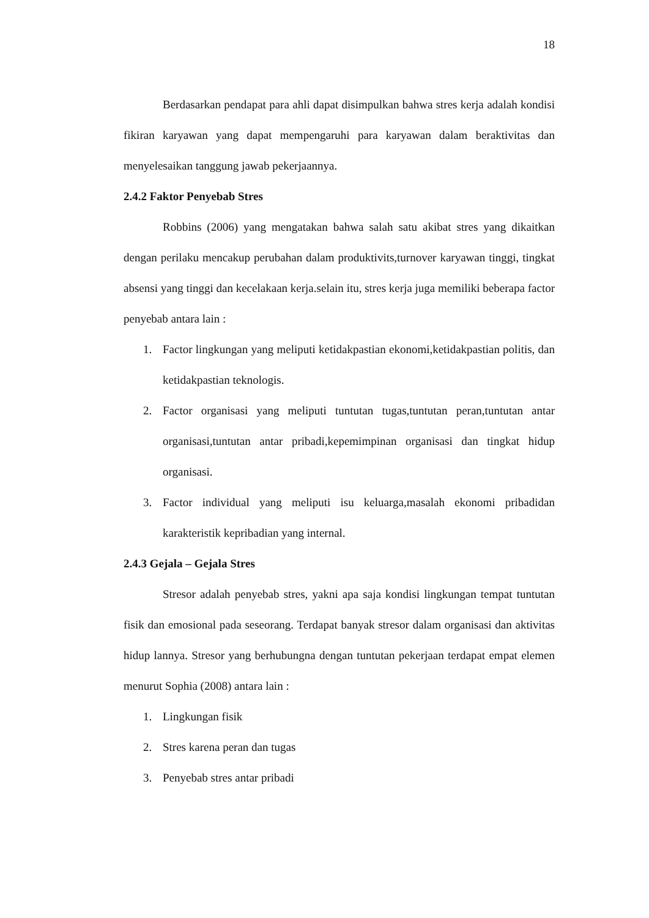18
Berdasarkan pendapat para ahli dapat disimpulkan bahwa stres kerja adalah kondisi fikiran karyawan yang dapat mempengaruhi para karyawan dalam beraktivitas dan menyelesaikan tanggung jawab pekerjaannya.
2.4.2 Faktor Penyebab Stres
Robbins (2006) yang mengatakan bahwa salah satu akibat stres yang dikaitkan dengan perilaku mencakup perubahan dalam produktivits,turnover karyawan tinggi, tingkat absensi yang tinggi dan kecelakaan kerja.selain itu, stres kerja juga memiliki beberapa factor penyebab antara lain :
1. Factor lingkungan yang meliputi ketidakpastian ekonomi,ketidakpastian politis, dan ketidakpastian teknologis.
2. Factor organisasi yang meliputi tuntutan tugas,tuntutan peran,tuntutan antar organisasi,tuntutan antar pribadi,kepemimpinan organisasi dan tingkat hidup organisasi.
3. Factor individual yang meliputi isu keluarga,masalah ekonomi pribadidan karakteristik kepribadian yang internal.
2.4.3 Gejala – Gejala Stres
Stresor adalah penyebab stres, yakni apa saja kondisi lingkungan tempat tuntutan fisik dan emosional pada seseorang. Terdapat banyak stresor dalam organisasi dan aktivitas hidup lannya. Stresor yang berhubungna dengan tuntutan pekerjaan terdapat empat elemen menurut Sophia (2008) antara lain :
1. Lingkungan fisik
2. Stres karena peran dan tugas
3. Penyebab stres antar pribadi